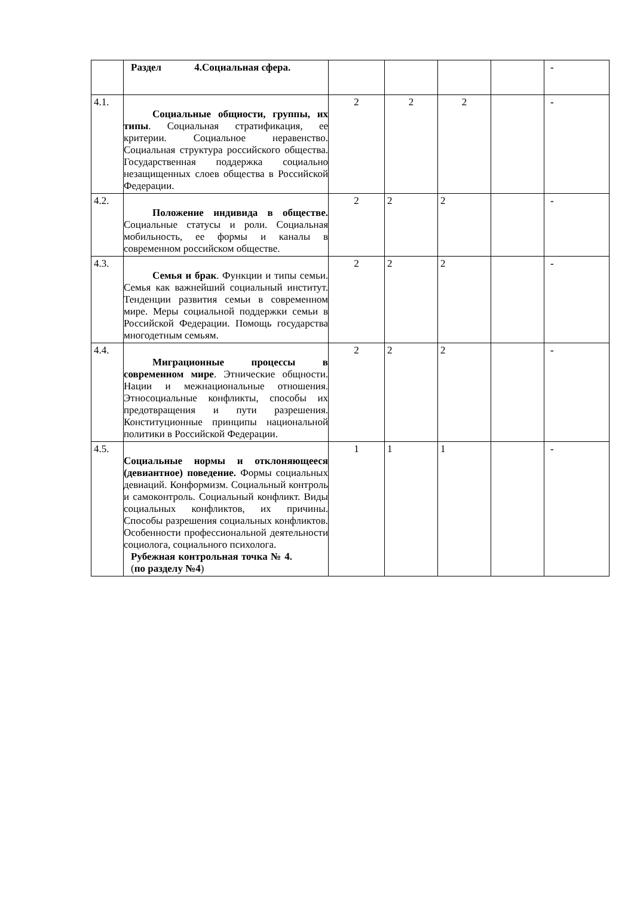| | Раздел 4.Социальная сфера. | | | | | - |
| 4.1. | Социальные общности, группы, их типы . Социальная стратификация, ее критерии. Социальное неравенство. Социальная структура российского общества. Государственная поддержка социально незащищенных слоев общества в Российской Федерации. | 2 | 2 | 2 | | - |
| 4.2. | Положение индивида в обществе. Социальные статусы и роли. Социальная мобильность, ее формы и каналы в современном российском обществе. | 2 | 2 | 2 | | - |
| 4.3. | Семья и брак . Функции и типы семьи. Семья как важнейший социальный институт. Тенденции развития семьи в современном мире. Меры социальной поддержки семьи в Российской Федерации. Помощь государства многодетным семьям. | 2 | 2 | 2 | | - |
| 4.4. | Миграционные процессы в современном мире . Этнические общности. Нации и межнациональные отношения. Этносоциальные конфликты, способы их предотвращения и пути разрешения. Конституционные принципы национальной политики в Российской Федерации. | 2 | 2 | 2 | | - |
| 4.5. | Социальные нормы и отклоняющееся (девиантное) поведение. Формы социальных девиаций. Конформизм. Социальный контроль и самоконтроль. Социальный конфликт. Виды социальных конфликтов, их причины. Способы разрешения социальных конфликтов. Особенности профессиональной деятельности социолога, социального психолога. Рубежная контрольная точка № 4. ( по разделу №4 ) | 1 | 1 | 1 | | - |